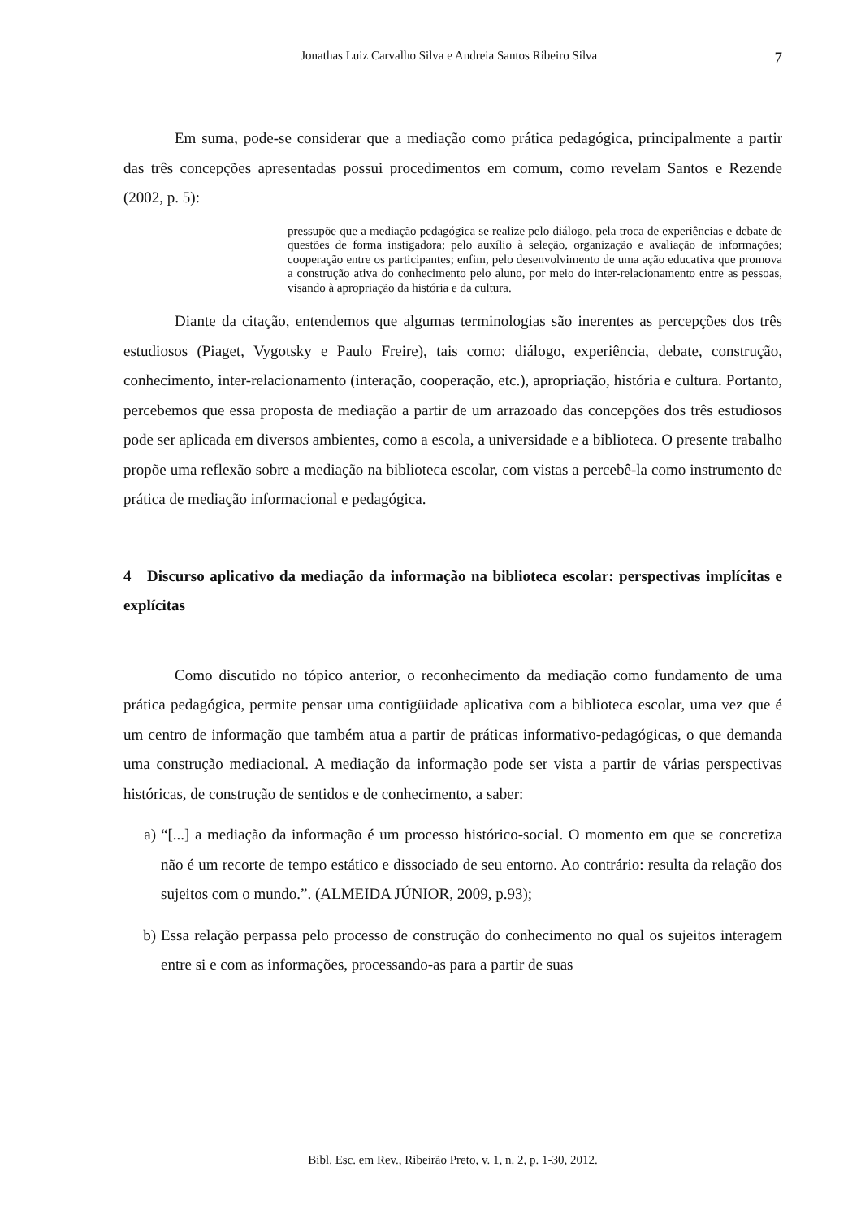Jonathas Luiz Carvalho Silva e Andreia Santos Ribeiro Silva 7
Em suma, pode-se considerar que a mediação como prática pedagógica, principalmente a partir das três concepções apresentadas possui procedimentos em comum, como revelam Santos e Rezende (2002, p. 5):
pressupõe que a mediação pedagógica se realize pelo diálogo, pela troca de experiências e debate de questões de forma instigadora; pelo auxílio à seleção, organização e avaliação de informações; cooperação entre os participantes; enfim, pelo desenvolvimento de uma ação educativa que promova a construção ativa do conhecimento pelo aluno, por meio do inter-relacionamento entre as pessoas, visando à apropriação da história e da cultura.
Diante da citação, entendemos que algumas terminologias são inerentes as percepções dos três estudiosos (Piaget, Vygotsky e Paulo Freire), tais como: diálogo, experiência, debate, construção, conhecimento, inter-relacionamento (interação, cooperação, etc.), apropriação, história e cultura. Portanto, percebemos que essa proposta de mediação a partir de um arrazoado das concepções dos três estudiosos pode ser aplicada em diversos ambientes, como a escola, a universidade e a biblioteca. O presente trabalho propõe uma reflexão sobre a mediação na biblioteca escolar, com vistas a percebê-la como instrumento de prática de mediação informacional e pedagógica.
4 Discurso aplicativo da mediação da informação na biblioteca escolar: perspectivas implícitas e explícitas
Como discutido no tópico anterior, o reconhecimento da mediação como fundamento de uma prática pedagógica, permite pensar uma contigüidade aplicativa com a biblioteca escolar, uma vez que é um centro de informação que também atua a partir de práticas informativo-pedagógicas, o que demanda uma construção mediacional. A mediação da informação pode ser vista a partir de várias perspectivas históricas, de construção de sentidos e de conhecimento, a saber:
a) “[...] a mediação da informação é um processo histórico-social. O momento em que se concretiza não é um recorte de tempo estático e dissociado de seu entorno. Ao contrário: resulta da relação dos sujeitos com o mundo.”. (ALMEIDA JÚNIOR, 2009, p.93);
b) Essa relação perpassa pelo processo de construção do conhecimento no qual os sujeitos interagem entre si e com as informações, processando-as para a partir de suas
Bibl. Esc. em Rev., Ribeirão Preto, v. 1, n. 2, p. 1-30, 2012.